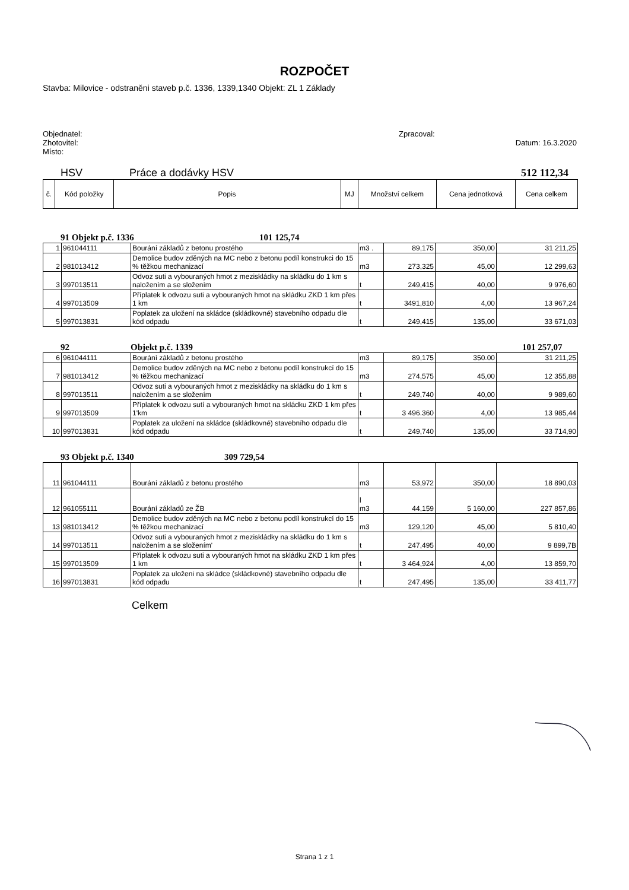ROZPOČET
Stavba: Milovice - odstraněni staveb p.č. 1336, 1339,1340 Objekt: ZL 1 Základy
Objednatel:
Zhotovitel:
Místo:
Zpracoval:
Datum: 16.3.2020
HSV Práce a dodávky HSV 512 112,34
| č. | Kód položky | Popis | MJ | Množství celkem | Cena jednotková | Cena celkem |
| --- | --- | --- | --- | --- | --- | --- |
91 Objekt p.č. 1336 101 125,74
| 1 | 961044111 | Bourání základů z betonu prostého | m3 . | 89,175 | 350,00 | 31 211,25 |
| 2 | 981013412 | Demolice budov zděných na MC nebo z betonu podíl konstrukci do 15 % těžkou mechanizací | m3 | 273,325 | 45,00 | 12 299,63 |
| 3 | 997013511 | Odvoz suti a vybouraných hmot z meziskládky na skládku do 1 km s naložením a se složením | t | 249,415 | 40,00 | 9 976,60 |
| 4 | 997013509 | Příplatek k odvozu suti a vybouraných hmot na skládku ZKD 1 km přes 1 km | t | 3491,810 | 4,00 | 13 967,24 |
| 5 | 997013831 | Poplatek za uložení na skládce (skládkovné) stavebního odpadu dle kód odpadu | t | 249,415 | 135,00 | 33 671,03 |
92 Objekt p.č. 1339 101 257,07
| 6 | 961044111 | Bourání základů z betonu prostého | m3 | 89,175 | 350.00 | 31 211,25 |
| 7 | 981013412 | Demolice budov zděných na MC nebo z betonu podíl konstrukcí do 15 % těžkou mechanizací | m3 | 274,575 | 45,00 | 12 355,88 |
| 8 | 997013511 | Odvoz suti a vybouraných hmot z meziskládky na skládku do 1 km s naložením a se složením | t | 249,740 | 40,00 | 9 989,60 |
| 9 | 997013509 | Příplatek k odvozu sutí a vybouraných hmot na skládku ZKD 1 km přes 1'km | t | 3 496.360 | 4,00 | 13 985,44 |
| 10 | 997013831 | Poplatek za uložení na skládce (skládkovné) stavebního odpadu dle kód odpadu | t | 249,740 | 135,00 | 33 714,90 |
93 Objekt p.č. 1340 309 729,54
| 11 | 961044111 | Bourání základů z betonu prostého | m3 | 53,972 | 350,00 | 18 890,03 |
| 12 | 961055111 | Bourání základů ze ŽB | l m3 | 44,159 | 5 160,00 | 227 857,86 |
| 13 | 981013412 | Demolice budov zděných na MC nebo z betonu podíl konstrukcí do 15 % těžkou mechanizací | m3 | 129,120 | 45,00 | 5 810,40 |
| 14 | 997013511 | Odvoz suti a vybouraných hmot z meziskládky na skládku do 1 km s naložením a se složením' | t | 247,495 | 40,00 | 9 899,7B |
| 15 | 997013509 | Příplatek k odvozu suti a vybouraných hmot na skládku ZKD 1 km přes 1 km | t | 3 464,924 | 4,00 | 13 859,70 |
| 16 | 997013831 | Poplatek za uloženi na skládce (skládkovné) stavebního odpadu dle kód odpadu | t | 247,495 | 135,00 | 33 411,77 |
Celkem
Strana 1 z 1